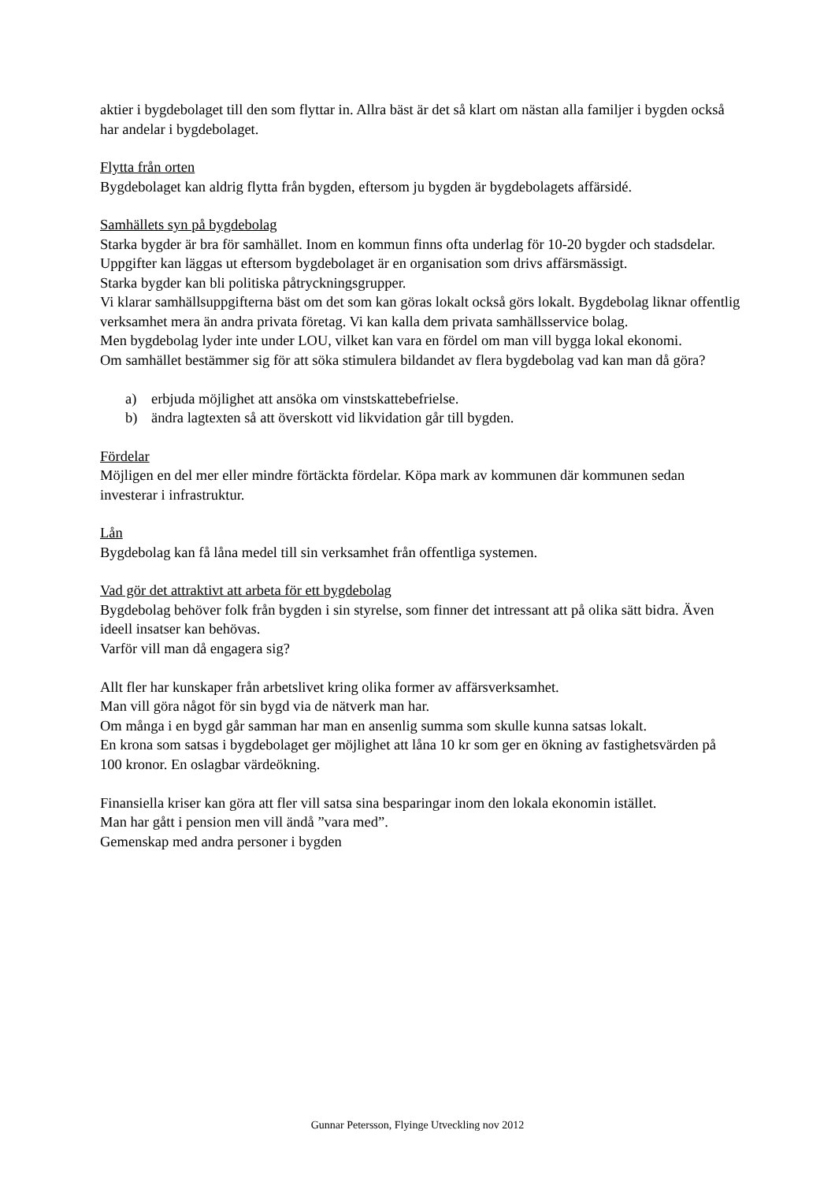aktier i bygdebolaget till den som flyttar in. Allra bäst är det så klart om nästan alla familjer i bygden också har andelar i bygdebolaget.
Flytta från orten
Bygdebolaget kan aldrig flytta från bygden, eftersom ju bygden är bygdebolagets affärsidé.
Samhällets syn på bygdebolag
Starka bygder är bra för samhället. Inom en kommun finns ofta underlag för 10-20 bygder och stadsdelar. Uppgifter kan läggas ut eftersom bygdebolaget är en organisation som drivs affärsmässigt.
Starka bygder kan bli politiska påtryckningsgrupper.
Vi klarar samhällsuppgifterna bäst om det som kan göras lokalt också görs lokalt. Bygdebolag liknar offentlig verksamhet mera än andra privata företag. Vi kan kalla dem privata samhällsservice bolag.
Men bygdebolag lyder inte under LOU, vilket kan vara en fördel om man vill bygga lokal ekonomi.
Om samhället bestämmer sig för att söka stimulera bildandet av flera bygdebolag vad kan man då göra?
a) erbjuda möjlighet att ansöka om vinstskattebefrielse.
b) ändra lagtexten så att överskott vid likvidation går till bygden.
Fördelar
Möjligen en del mer eller mindre förtäckta fördelar. Köpa mark av kommunen där kommunen sedan investerar i infrastruktur.
Lån
Bygdebolag kan få låna medel till sin verksamhet från offentliga systemen.
Vad gör det attraktivt att arbeta för ett bygdebolag
Bygdebolag behöver folk från bygden i sin styrelse, som finner det intressant att på olika sätt bidra. Även ideell insatser kan behövas.
Varför vill man då engagera sig?
Allt fler har kunskaper från arbetslivet kring olika former av affärsverksamhet.
Man vill göra något för sin bygd via de nätverk man har.
Om många i en bygd går samman har man en ansenlig summa som skulle kunna satsas lokalt.
En krona som satsas i bygdebolaget ger möjlighet att låna 10 kr som ger en ökning av fastighetsvärden på 100 kronor. En oslagbar värdeökning.
Finansiella kriser kan göra att fler vill satsa sina besparingar inom den lokala ekonomin istället.
Man har gått i pension men vill ändå ”vara med”.
Gemenskap med andra personer i bygden
Gunnar Petersson, Flyinge Utveckling nov 2012